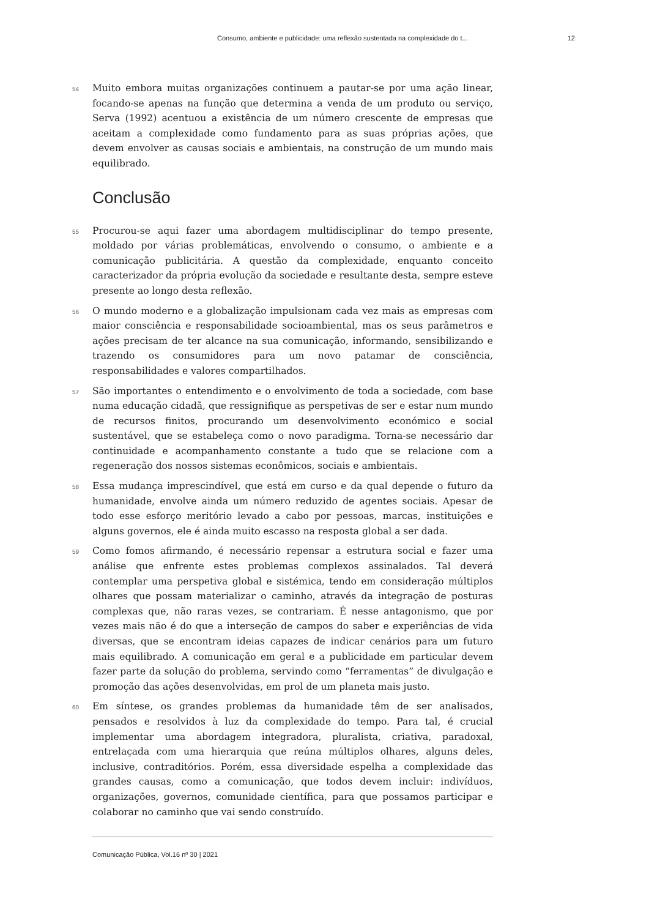Consumo, ambiente e publicidade: uma reflexão sustentada na complexidade do t... 12
54
Muito embora muitas organizações continuem a pautar-se por uma ação linear, focando-se apenas na função que determina a venda de um produto ou serviço, Serva (1992) acentuou a existência de um número crescente de empresas que aceitam a complexidade como fundamento para as suas próprias ações, que devem envolver as causas sociais e ambientais, na construção de um mundo mais equilibrado.
Conclusão
55
Procurou-se aqui fazer uma abordagem multidisciplinar do tempo presente, moldado por várias problemáticas, envolvendo o consumo, o ambiente e a comunicação publicitária. A questão da complexidade, enquanto conceito caracterizador da própria evolução da sociedade e resultante desta, sempre esteve presente ao longo desta reflexão.
56
O mundo moderno e a globalização impulsionam cada vez mais as empresas com maior consciência e responsabilidade socioambiental, mas os seus parâmetros e ações precisam de ter alcance na sua comunicação, informando, sensibilizando e trazendo os consumidores para um novo patamar de consciência, responsabilidades e valores compartilhados.
57
São importantes o entendimento e o envolvimento de toda a sociedade, com base numa educação cidadã, que ressignifique as perspetivas de ser e estar num mundo de recursos finitos, procurando um desenvolvimento económico e social sustentável, que se estabeleça como o novo paradigma. Torna-se necessário dar continuidade e acompanhamento constante a tudo que se relacione com a regeneração dos nossos sistemas econômicos, sociais e ambientais.
58
Essa mudança imprescindível, que está em curso e da qual depende o futuro da humanidade, envolve ainda um número reduzido de agentes sociais. Apesar de todo esse esforço meritório levado a cabo por pessoas, marcas, instituições e alguns governos, ele é ainda muito escasso na resposta global a ser dada.
59
Como fomos afirmando, é necessário repensar a estrutura social e fazer uma análise que enfrente estes problemas complexos assinalados. Tal deverá contemplar uma perspetiva global e sistémica, tendo em consideração múltiplos olhares que possam materializar o caminho, através da integração de posturas complexas que, não raras vezes, se contrariam. É nesse antagonismo, que por vezes mais não é do que a interseção de campos do saber e experiências de vida diversas, que se encontram ideias capazes de indicar cenários para um futuro mais equilibrado. A comunicação em geral e a publicidade em particular devem fazer parte da solução do problema, servindo como “ferramentas” de divulgação e promoção das ações desenvolvidas, em prol de um planeta mais justo.
60
Em síntese, os grandes problemas da humanidade têm de ser analisados, pensados e resolvidos à luz da complexidade do tempo. Para tal, é crucial implementar uma abordagem integradora, pluralista, criativa, paradoxal, entrelaçada com uma hierarquia que reúna múltiplos olhares, alguns deles, inclusive, contraditórios. Porém, essa diversidade espelha a complexidade das grandes causas, como a comunicação, que todos devem incluir: indivíduos, organizações, governos, comunidade científica, para que possamos participar e colaborar no caminho que vai sendo construído.
Comunicação Pública, Vol.16 nº 30 | 2021